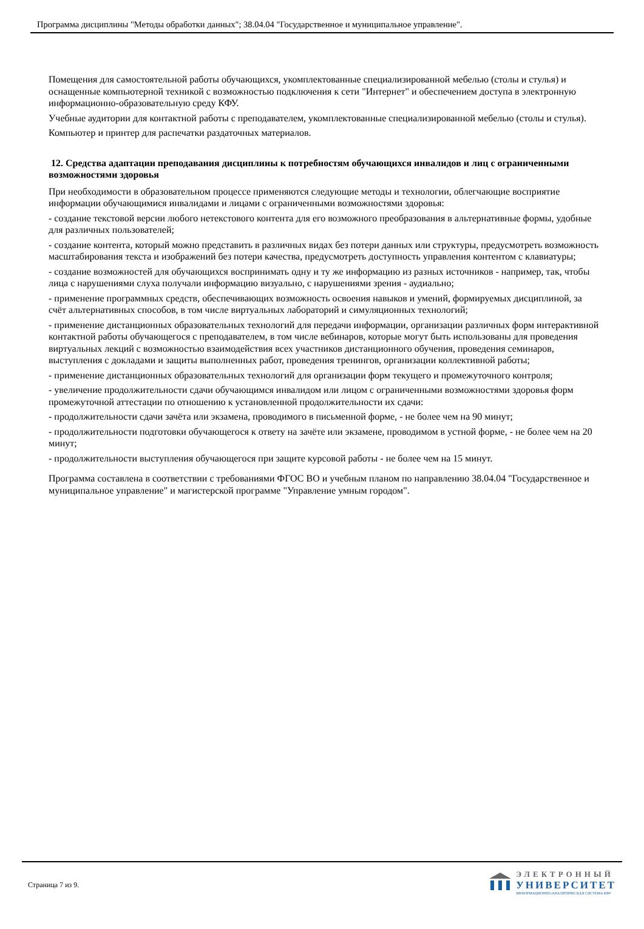Программа дисциплины "Методы обработки данных"; 38.04.04 "Государственное и муниципальное управление".
Помещения для самостоятельной работы обучающихся, укомплектованные специализированной мебелью (столы и стулья) и оснащенные компьютерной техникой с возможностью подключения к сети "Интернет" и обеспечением доступа в электронную информационно-образовательную среду КФУ.
Учебные аудитории для контактной работы с преподавателем, укомплектованные специализированной мебелью (столы и стулья).
Компьютер и принтер для распечатки раздаточных материалов.
12. Средства адаптации преподавания дисциплины к потребностям обучающихся инвалидов и лиц с ограниченными возможностями здоровья
При необходимости в образовательном процессе применяются следующие методы и технологии, облегчающие восприятие информации обучающимися инвалидами и лицами с ограниченными возможностями здоровья:
- создание текстовой версии любого нетекстового контента для его возможного преобразования в альтернативные формы, удобные для различных пользователей;
- создание контента, который можно представить в различных видах без потери данных или структуры, предусмотреть возможность масштабирования текста и изображений без потери качества, предусмотреть доступность управления контентом с клавиатуры;
- создание возможностей для обучающихся воспринимать одну и ту же информацию из разных источников - например, так, чтобы лица с нарушениями слуха получали информацию визуально, с нарушениями зрения - аудиально;
- применение программных средств, обеспечивающих возможность освоения навыков и умений, формируемых дисциплиной, за счёт альтернативных способов, в том числе виртуальных лабораторий и симуляционных технологий;
- применение дистанционных образовательных технологий для передачи информации, организации различных форм интерактивной контактной работы обучающегося с преподавателем, в том числе вебинаров, которые могут быть использованы для проведения виртуальных лекций с возможностью взаимодействия всех участников дистанционного обучения, проведения семинаров, выступления с докладами и защиты выполненных работ, проведения тренингов, организации коллективной работы;
- применение дистанционных образовательных технологий для организации форм текущего и промежуточного контроля;
- увеличение продолжительности сдачи обучающимся инвалидом или лицом с ограниченными возможностями здоровья форм промежуточной аттестации по отношению к установленной продолжительности их сдачи:
- продолжительности сдачи зачёта или экзамена, проводимого в письменной форме, - не более чем на 90 минут;
- продолжительности подготовки обучающегося к ответу на зачёте или экзамене, проводимом в устной форме, - не более чем на 20 минут;
- продолжительности выступления обучающегося при защите курсовой работы - не более чем на 15 минут.
Программа составлена в соответствии с требованиями ФГОС ВО и учебным планом по направлению 38.04.04 "Государственное и муниципальное управление" и магистерской программе "Управление умным городом".
Страница 7 из 9.
ЭЛЕКТРОННЫЙ
УНИВЕРСИТЕТ
ИНФОРМАЦИОННО-АНАЛИТИЧЕСКАЯ СИСТЕМА КФУ